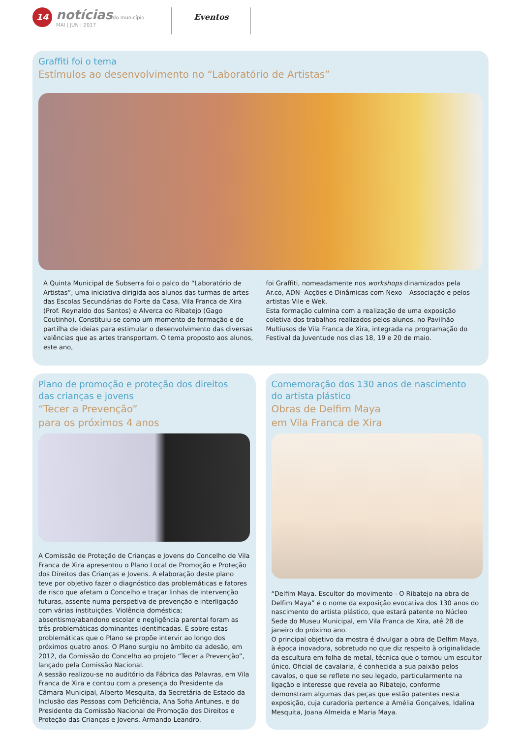14
notíciasdo município
MAI | JUN | 2017
Eventos
Graffiti foi o tema
Estímulos ao desenvolvimento no “Laboratório de Artistas”
A Quinta Municipal de Subserra foi o palco do “Laboratório de Artistas”, uma iniciativa dirigida aos alunos das turmas de artes das Escolas Secundárias do Forte da Casa, Vila Franca de Xira (Prof. Reynaldo dos Santos) e Alverca do Ribatejo (Gago Coutinho). Constituiu-se como um momento de formação e de partilha de ideias para estimular o desenvolvimento das diversas valências que as artes transportam. O tema proposto aos alunos, este ano,
foi Graffiti, nomeadamente nos workshops dinamizados pela Ar.co, ADN- Acções e Dinâmicas com Nexo – Associação e pelos artistas Vile e Wek.
Esta formação culmina com a realização de uma exposição coletiva dos trabalhos realizados pelos alunos, no Pavilhão Multiusos de Vila Franca de Xira, integrada na programação do Festival da Juventude nos dias 18, 19 e 20 de maio.
Plano de promoção e proteção dos direitos
das crianças e jovens
“Tecer a Prevenção”
para os próximos 4 anos
A Comissão de Proteção de Crianças e Jovens do Concelho de Vila Franca de Xira apresentou o Plano Local de Promoção e Proteção dos Direitos das Crianças e Jovens. A elaboração deste plano teve por objetivo fazer o diagnóstico das problemáticas e fatores de risco que afetam o Concelho e traçar linhas de intervenção futuras, assente numa perspetiva de prevenção e interligação com várias instituições. Violência doméstica; absentismo/abandono escolar e negligência parental foram as três problemáticas dominantes identificadas. É sobre estas problemáticas que o Plano se propõe intervir ao longo dos próximos quatro anos. O Plano surgiu no âmbito da adesão, em 2012, da Comissão do Concelho ao projeto “Tecer a Prevenção”, lançado pela Comissão Nacional.
A sessão realizou-se no auditório da Fábrica das Palavras, em Vila Franca de Xira e contou com a presença do Presidente da Câmara Municipal, Alberto Mesquita, da Secretária de Estado da Inclusão das Pessoas com Deficiência, Ana Sofia Antunes, e do Presidente da Comissão Nacional de Promoção dos Direitos e Proteção das Crianças e Jovens, Armando Leandro.
Comemoração dos 130 anos de nascimento
do artista plástico
Obras de Delfim Maya
em Vila Franca de Xira
“Delfim Maya. Escultor do movimento - O Ribatejo na obra de Delfim Maya” é o nome da exposição evocativa dos 130 anos do nascimento do artista plástico, que estará patente no Núcleo Sede do Museu Municipal, em Vila Franca de Xira, até 28 de janeiro do próximo ano.
O principal objetivo da mostra é divulgar a obra de Delfim Maya, à época inovadora, sobretudo no que diz respeito à originalidade da escultura em folha de metal, técnica que o tornou um escultor único. Oficial de cavalaria, é conhecida a sua paixão pelos cavalos, o que se reflete no seu legado, particularmente na ligação e interesse que revela ao Ribatejo, conforme demonstram algumas das peças que estão patentes nesta exposição, cuja curadoria pertence a Amélia Gonçalves, Idalina Mesquita, Joana Almeida e Maria Maya.